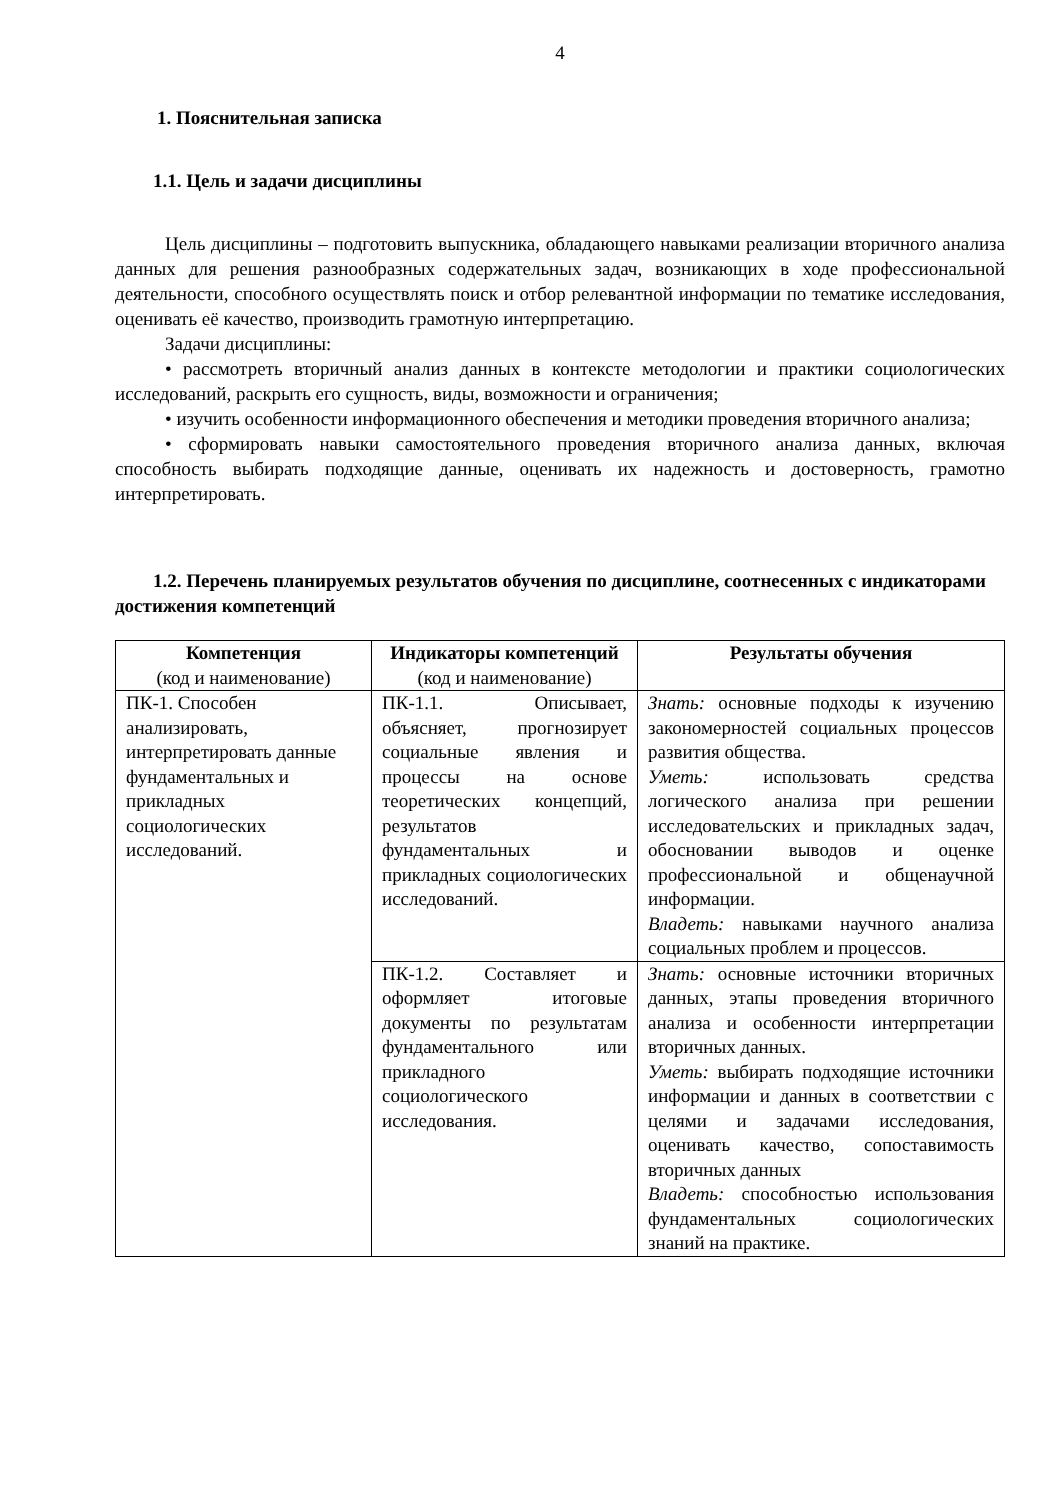4
1. Пояснительная записка
1.1. Цель и задачи дисциплины
Цель дисциплины – подготовить выпускника, обладающего навыками реализации вторичного анализа данных для решения разнообразных содержательных задач, возникающих в ходе профессиональной деятельности, способного осуществлять поиск и отбор релевантной информации по тематике исследования, оценивать её качество, производить грамотную интерпретацию.
Задачи дисциплины:
• рассмотреть вторичный анализ данных в контексте методологии и практики социологических исследований, раскрыть его сущность, виды, возможности и ограничения;
• изучить особенности информационного обеспечения и методики проведения вторичного анализа;
• сформировать навыки самостоятельного проведения вторичного анализа данных, включая способность выбирать подходящие данные, оценивать их надежность и достоверность, грамотно интерпретировать.
1.2. Перечень планируемых результатов обучения по дисциплине, соотнесенных с индикаторами достижения компетенций
| Компетенция (код и наименование) | Индикаторы компетенций (код и наименование) | Результаты обучения |
| --- | --- | --- |
| ПК-1. Способен анализировать, интерпретировать данные фундаментальных и прикладных социологических исследований. | ПК-1.1. Описывает, объясняет, прогнозирует социальные явления и процессы на основе теоретических концепций, результатов фундаментальных и прикладных социологических исследований. | Знать: основные подходы к изучению закономерностей социальных процессов развития общества. Уметь: использовать средства логического анализа при решении исследовательских и прикладных задач, обосновании выводов и оценке профессиональной и общенаучной информации. Владеть: навыками научного анализа социальных проблем и процессов. |
| | ПК-1.2. Составляет и оформляет итоговые документы по результатам фундаментального или прикладного социологического исследования. | Знать: основные источники вторичных данных, этапы проведения вторичного анализа и особенности интерпретации вторичных данных. Уметь: выбирать подходящие источники информации и данных в соответствии с целями и задачами исследования, оценивать качество, сопоставимость вторичных данных Владеть: способностью использования фундаментальных социологических знаний на практике. |